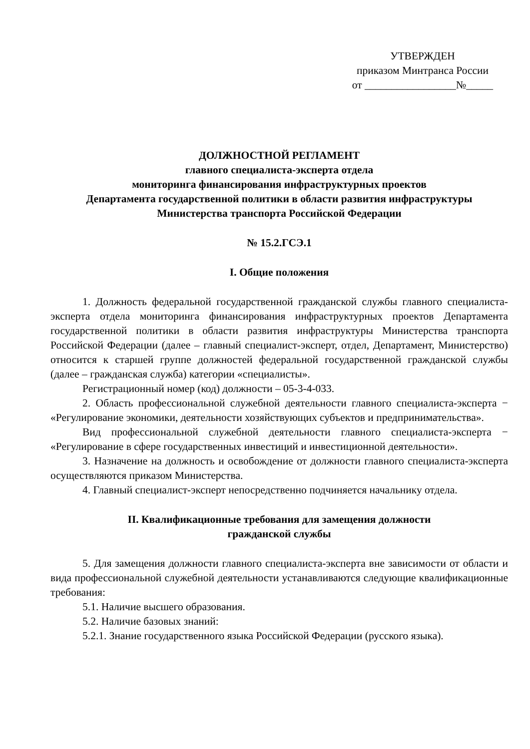УТВЕРЖДЕН
приказом Минтранса России
от _________________№_____
ДОЛЖНОСТНОЙ РЕГЛАМЕНТ
главного специалиста-эксперта отдела
мониторинга финансирования инфраструктурных проектов
Департамента государственной политики в области развития инфраструктуры
Министерства транспорта Российской Федерации
№ 15.2.ГСЭ.1
I. Общие положения
1. Должность федеральной государственной гражданской службы главного специалиста-эксперта отдела мониторинга финансирования инфраструктурных проектов Департамента государственной политики в области развития инфраструктуры Министерства транспорта Российской Федерации (далее – главный специалист-эксперт, отдел, Департамент, Министерство) относится к старшей группе должностей федеральной государственной гражданской службы (далее – гражданская служба) категории «специалисты».
Регистрационный номер (код) должности – 05-3-4-033.
2. Область профессиональной служебной деятельности главного специалиста-эксперта − «Регулирование экономики, деятельности хозяйствующих субъектов и предпринимательства».
Вид профессиональной служебной деятельности главного специалиста-эксперта − «Регулирование в сфере государственных инвестиций и инвестиционной деятельности».
3. Назначение на должность и освобождение от должности главного специалиста-эксперта осуществляются приказом Министерства.
4. Главный специалист-эксперт непосредственно подчиняется начальнику отдела.
II. Квалификационные требования для замещения должности
гражданской службы
5. Для замещения должности главного специалиста-эксперта вне зависимости от области и вида профессиональной служебной деятельности устанавливаются следующие квалификационные требования:
5.1. Наличие высшего образования.
5.2. Наличие базовых знаний:
5.2.1. Знание государственного языка Российской Федерации (русского языка).